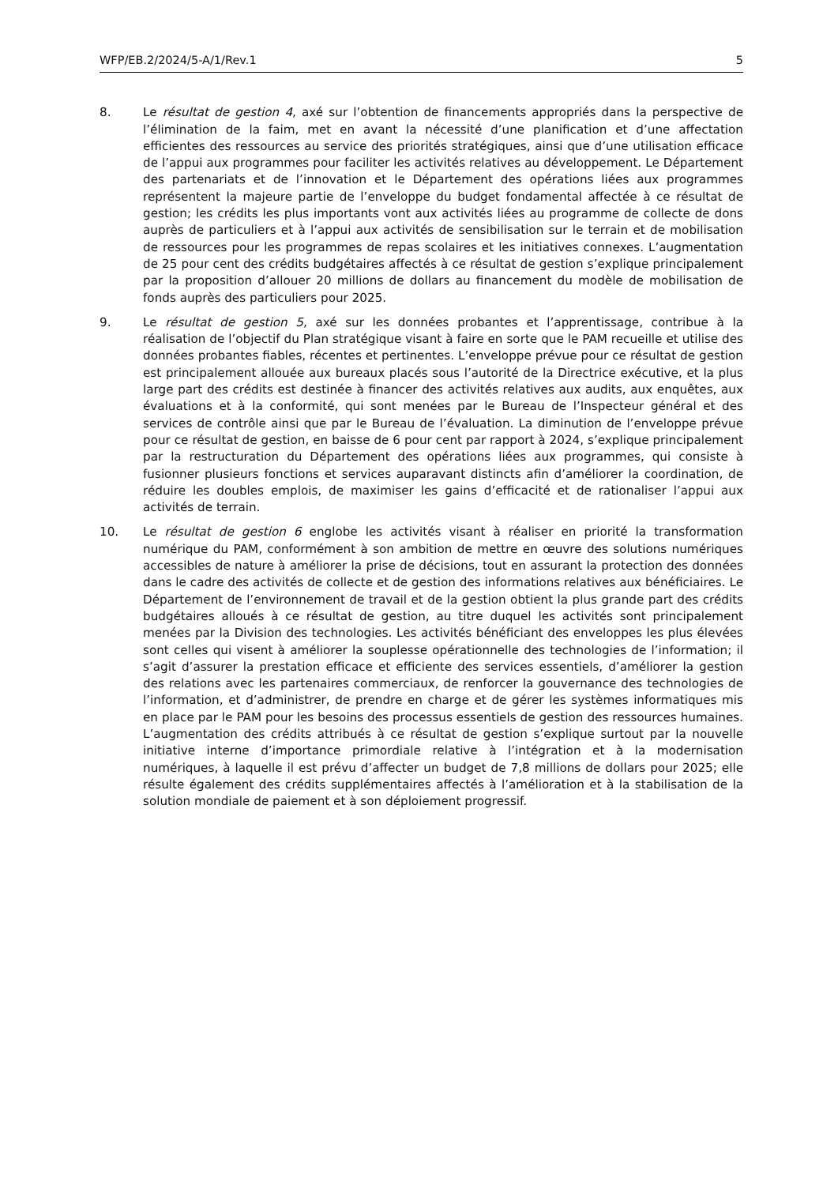WFP/EB.2/2024/5-A/1/Rev.1 5
8. Le résultat de gestion 4, axé sur l’obtention de financements appropriés dans la perspective de l’élimination de la faim, met en avant la nécessité d’une planification et d’une affectation efficientes des ressources au service des priorités stratégiques, ainsi que d’une utilisation efficace de l’appui aux programmes pour faciliter les activités relatives au développement. Le Département des partenariats et de l’innovation et le Département des opérations liées aux programmes représentent la majeure partie de l’enveloppe du budget fondamental affectée à ce résultat de gestion; les crédits les plus importants vont aux activités liées au programme de collecte de dons auprès de particuliers et à l’appui aux activités de sensibilisation sur le terrain et de mobilisation de ressources pour les programmes de repas scolaires et les initiatives connexes. L’augmentation de 25 pour cent des crédits budgétaires affectés à ce résultat de gestion s’explique principalement par la proposition d’allouer 20 millions de dollars au financement du modèle de mobilisation de fonds auprès des particuliers pour 2025.
9. Le résultat de gestion 5, axé sur les données probantes et l’apprentissage, contribue à la réalisation de l’objectif du Plan stratégique visant à faire en sorte que le PAM recueille et utilise des données probantes fiables, récentes et pertinentes. L’enveloppe prévue pour ce résultat de gestion est principalement allouée aux bureaux placés sous l’autorité de la Directrice exécutive, et la plus large part des crédits est destinée à financer des activités relatives aux audits, aux enquêtes, aux évaluations et à la conformité, qui sont menées par le Bureau de l’Inspecteur général et des services de contrôle ainsi que par le Bureau de l’évaluation. La diminution de l’enveloppe prévue pour ce résultat de gestion, en baisse de 6 pour cent par rapport à 2024, s’explique principalement par la restructuration du Département des opérations liées aux programmes, qui consiste à fusionner plusieurs fonctions et services auparavant distincts afin d’améliorer la coordination, de réduire les doubles emplois, de maximiser les gains d’efficacité et de rationaliser l’appui aux activités de terrain.
10. Le résultat de gestion 6 englobe les activités visant à réaliser en priorité la transformation numérique du PAM, conformément à son ambition de mettre en œuvre des solutions numériques accessibles de nature à améliorer la prise de décisions, tout en assurant la protection des données dans le cadre des activités de collecte et de gestion des informations relatives aux bénéficiaires. Le Département de l’environnement de travail et de la gestion obtient la plus grande part des crédits budgétaires alloués à ce résultat de gestion, au titre duquel les activités sont principalement menées par la Division des technologies. Les activités bénéficiant des enveloppes les plus élevées sont celles qui visent à améliorer la souplesse opérationnelle des technologies de l’information; il s’agit d’assurer la prestation efficace et efficiente des services essentiels, d’améliorer la gestion des relations avec les partenaires commerciaux, de renforcer la gouvernance des technologies de l’information, et d’administrer, de prendre en charge et de gérer les systèmes informatiques mis en place par le PAM pour les besoins des processus essentiels de gestion des ressources humaines. L’augmentation des crédits attribués à ce résultat de gestion s’explique surtout par la nouvelle initiative interne d’importance primordiale relative à l’intégration et à la modernisation numériques, à laquelle il est prévu d’affecter un budget de 7,8 millions de dollars pour 2025; elle résulte également des crédits supplémentaires affectés à l’amélioration et à la stabilisation de la solution mondiale de paiement et à son déploiement progressif.